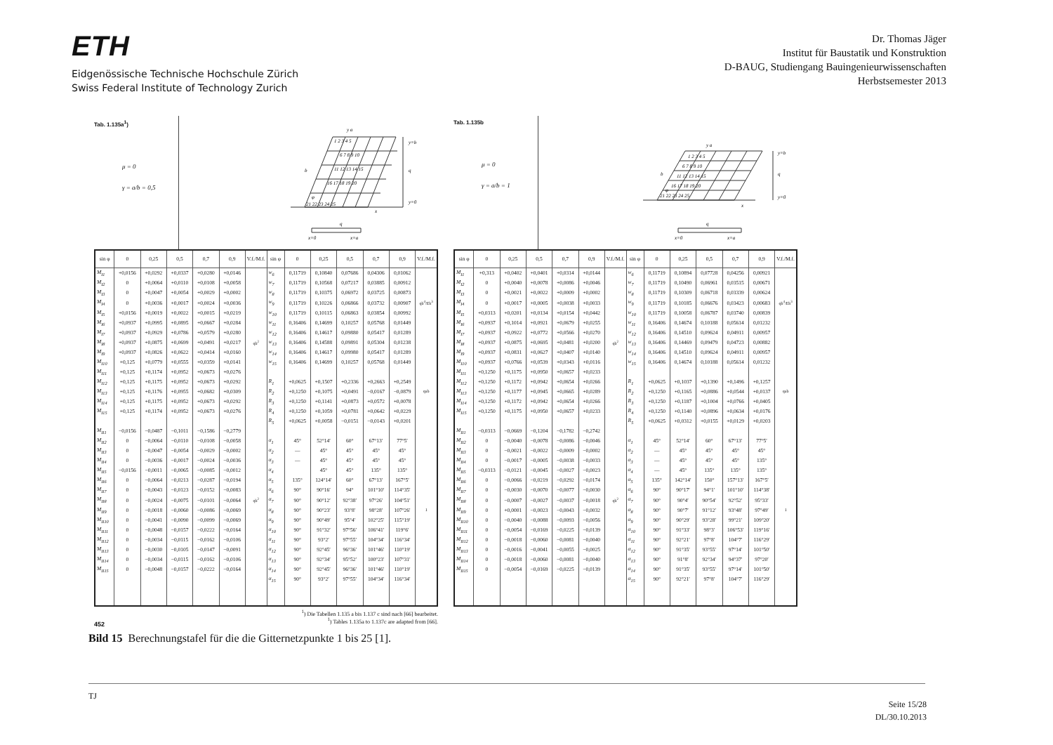ETH
Eidgenössische Technische Hochschule Zürich
Swiss Federal Institute of Technology Zurich
Dr. Thomas Jäger
Institut für Baustatik und Konstruktion
D-BAUG, Studiengang Bauingenieurwissenschaften
Herbstsemester 2013
Tab. 1.135a<sup>1</sup>)
μ = 0
γ = a/b = 0,5
1 2 3 4 5
6 7 8 9 10
11 12 13 14 15
16 17 18 19 20
21 22 23 24 25
y a
b
φ
x
q
y=b
y=0
q
x=0
x=a
| sin φ | 0 | 0,25 | 0,5 | 0,7 | 0,9 | V.f./M.f. | sin φ | 0 | 0,25 | 0,5 | 0,7 | 0,9 | V.f./M.f. |
| --- | --- | --- | --- | --- | --- | --- | --- | --- | --- | --- | --- | --- | --- |
| M<sub>I1</sub> | +0,0156 | +0,0292 | +0,0337 | +0,0280 | +0,0146 | | w<sub>6</sub> | 0,11719 | 0,10840 | 0,07686 | 0,04306 | 0,01062 | |
| M<sub>I2</sub> | 0 | +0,0064 | +0,0110 | +0,0108 | +0,0058 | | w<sub>7</sub> | 0,11719 | 0,10568 | 0,07217 | 0,03885 | 0,00912 | |
| M<sub>I3</sub> | 0 | +0,0047 | +0,0054 | +0,0029 | +0,0002 | | w<sub>8</sub> | 0,11719 | 0,10375 | 0,06972 | 0,03725 | 0,00873 | |
| M<sub>I4</sub> | 0 | +0,0036 | +0,0017 | +0,0024 | +0,0036 | | w<sub>9</sub> | 0,11719 | 0,10226 | 0,06866 | 0,03732 | 0,00907 | qb<sup>4</sup>/Eh<sup>3</sup> |
| M<sub>I5</sub> | +0,0156 | +0,0019 | +0,0022 | +0,0015 | +0,0219 | | w<sub>10</sub> | 0,11719 | 0,10115 | 0,06863 | 0,03854 | 0,00992 | |
| M<sub>I6</sub> | +0,0937 | +0,0995 | +0,0895 | +0,0667 | +0,0284 | | w<sub>11</sub> | 0,16406 | 0,14699 | 0,10257 | 0,05768 | 0,01449 | |
| M<sub>I7</sub> | +0,0937 | +0,0929 | +0,0786 | +0,0579 | +0,0280 | | w<sub>12</sub> | 0,16406 | 0,14617 | 0,09880 | 0,05417 | 0,01289 | |
| M<sub>I8</sub> | +0,0937 | +0,0875 | +0,0699 | +0,0491 | +0,0217 | qb<sup>2</sup> | w<sub>13</sub> | 0,16406 | 0,14588 | 0,09891 | 0,05304 | 0,01238 | |
| M<sub>I9</sub> | +0,0937 | +0,0826 | +0,0622 | +0,0414 | +0,0160 | | w<sub>14</sub> | 0,16406 | 0,14617 | 0,09980 | 0,05417 | 0,01289 | |
| M<sub>I10</sub> | +0,125 | +0,0779 | +0,0555 | +0,0359 | +0,0141 | | w<sub>15</sub> | 0,16406 | 0,14699 | 0,10257 | 0,05768 | 0,01449 | |
| M<sub>I11</sub> | +0,125 | +0,1174 | +0,0952 | +0,0673 | +0,0276 | | | | | | | | |
| M<sub>I12</sub> | +0,125 | +0,1175 | +0,0952 | +0,0673 | +0,0292 | | R<sub>1</sub> | +0,0625 | +0,1507 | +0,2336 | +0,2663 | +0,2549 | |
| M<sub>I13</sub> | +0,125 | +0,1176 | +0,0955 | +0,0682 | +0,0309 | | R<sub>2</sub> | +0,1250 | +0,1075 | +0,0491 | −0,0167 | −0,0879 | qab |
| M<sub>I14</sub> | +0,125 | +0,1175 | +0,0952 | +0,0673 | +0,0292 | | R<sub>3</sub> | +0,1250 | +0,1141 | +0,0873 | +0,0572 | +0,0078 | |
| M<sub>I15</sub> | +0,125 | +0,1174 | +0,0952 | +0,0673 | +0,0276 | | R<sub>4</sub> | +0,1250 | +0,1059 | +0,0781 | +0,0642 | +0,0229 | |
| | | | | | | | R<sub>5</sub> | +0,0625 | +0,0058 | −0,0151 | −0,0143 | +0,0201 | |
| M<sub>II1</sub> | −0,0156 | −0,0487 | −0,1011 | −0,1586 | −0,2779 | | | | | | | | |
| M<sub>II2</sub> | 0 | −0,0064 | −0,0110 | −0,0108 | −0,0058 | | α<sub>1</sub> | 45° | 52°14′ | 60° | 67°13′ | 77°5′ | |
| M<sub>II3</sub> | 0 | −0,0047 | −0,0054 | −0,0029 | −0,0002 | | α<sub>2</sub> | — | 45° | 45° | 45° | 45° | |
| M<sub>II4</sub> | 0 | −0,0036 | −0,0017 | −0,0024 | −0,0036 | | α<sub>3</sub> | — | 45° | 45° | 45° | 45° | |
| M<sub>II5</sub> | −0,0156 | −0,0011 | −0,0065 | −0,0085 | −0,0012 | | α<sub>4</sub> | | 45° | 45° | 135° | 135° | |
| M<sub>II6</sub> | 0 | −0,0064 | −0,0213 | −0,0287 | −0,0194 | | α<sub>5</sub> | 135° | 124°14′ | 60° | 67°13′ | 167°5′ | |
| M<sub>II7</sub> | 0 | −0,0043 | −0,0123 | −0,0152 | −0,0083 | | α<sub>6</sub> | 90° | 90°16′ | 94° | 101°10′ | 114°35′ | |
| M<sub>II8</sub> | 0 | −0,0024 | −0,0075 | −0,0101 | −0,0064 | qb<sup>2</sup> | α<sub>7</sub> | 90° | 90°12′ | 92°38′ | 97°26′ | 104°51′ | |
| M<sub>II9</sub> | 0 | −0,0018 | −0,0060 | −0,0086 | −0,0069 | | α<sub>8</sub> | 90° | 90°23′ | 93°8′ | 98°28′ | 107°26′ | 1 |
| M<sub>II10</sub> | 0 | −0,0041 | −0,0090 | −0,0099 | −0,0069 | | α<sub>9</sub> | 90° | 90°49′ | 95°4′ | 102°25′ | 115°19′ | |
| M<sub>II11</sub> | 0 | −0,0048 | −0,0157 | −0,0222 | −0,0164 | | α<sub>10</sub> | 90° | 91°32′ | 97°56′ | 106°41′ | 119°6′ | |
| M<sub>II12</sub> | 0 | −0,0034 | −0,0115 | −0,0162 | −0,0106 | | α<sub>11</sub> | 90° | 93°2′ | 97°55′ | 104°34′ | 116°34′ | |
| M<sub>II13</sub> | 0 | −0,0030 | −0,0105 | −0,0147 | −0,0091 | | α<sub>12</sub> | 90° | 92°45′ | 96°36′ | 101°46′ | 110°19′ | |
| M<sub>II14</sub> | 0 | −0,0034 | −0,0115 | −0,0162 | −0,0106 | | α<sub>13</sub> | 90° | 92°34′ | 95°52′ | 100°23′ | 107°31′ | |
| M<sub>II15</sub> | 0 | −0,0048 | −0,0157 | −0,0222 | −0,0164 | | α<sub>14</sub> | 90° | 92°45′ | 96°36′ | 101°46′ | 110°19′ | |
| | | | | | | | α<sub>15</sub> | 90° | 93°2′ | 97°55′ | 104°34′ | 116°34′ | |
<sup>1</sup>) Die Tabellen 1.135 a bis 1.137 c sind nach [66] bearbeitet.
<sup>1</sup>) Tables 1.135a to 1.137c are adapted from [66].
452
Tab. 1.135b
μ = 0
γ = a/b = 1
1 2 3 4 5
6 7 8 9 10
11 12 13 14 15
16 17 18 19 20
21 22 23 24 25
y a
b
φ
x
q
y=b
y=0
q
x=0
x=a
| sin φ | 0 | 0,25 | 0,5 | 0,7 | 0,9 | V.f./M.f. | sin φ | 0 | 0,25 | 0,5 | 0,7 | 0,9 | V.f./M.f. |
| --- | --- | --- | --- | --- | --- | --- | --- | --- | --- | --- | --- | --- | --- |
| M<sub>I1</sub> | +0,313 | +0,0402 | +0,0401 | +0,0314 | +0,0144 | | w<sub>6</sub> | 0,11719 | 0,10894 | 0,07728 | 0,04256 | 0,00921 | |
| M<sub>I2</sub> | 0 | +0,0040 | +0,0078 | +0,0086 | +0,0046 | | w<sub>7</sub> | 0,11719 | 0,10490 | 0,06961 | 0,03515 | 0,00671 | |
| M<sub>I3</sub> | 0 | +0,0021 | +0,0022 | +0,0009 | +0,0002 | | w<sub>8</sub> | 0,11719 | 0,10309 | 0,06718 | 0,03339 | 0,00624 | |
| M<sub>I4</sub> | 0 | +0,0017 | +0,0005 | +0,0038 | +0,0033 | | w<sub>9</sub> | 0,11719 | 0,10185 | 0,06676 | 0,03423 | 0,00683 | qb<sup>4</sup>/Eh<sup>3</sup> |
| M<sub>I5</sub> | +0,0313 | +0,0201 | +0,0134 | +0,0154 | +0,0442 | | w<sub>10</sub> | 0,11719 | 0,10058 | 0,06787 | 0,03740 | 0,00839 | |
| M<sub>I6</sub> | +0,0937 | +0,1014 | +0,0921 | +0,0679 | +0,0255 | | w<sub>11</sub> | 0,16406 | 0,14674 | 0,10188 | 0,05614 | 0,01232 | |
| M<sub>I7</sub> | +0,0937 | +0,0922 | +0,0772 | +0,0566 | +0,0270 | | w<sub>12</sub> | 0,16406 | 0,14510 | 0,09624 | 0,04911 | 0,00957 | |
| M<sub>I8</sub> | +0,0937 | +0,0875 | +0,0695 | +0,0481 | +0,0200 | qb<sup>2</sup> | w<sub>13</sub> | 0,16406 | 0,14469 | 0,09479 | 0,04723 | 0,00882 | |
| M<sub>I9</sub> | +0,0937 | +0,0831 | +0,0627 | +0,0407 | +0,0140 | | w<sub>14</sub> | 0,16406 | 0,14510 | 0,09624 | 0,04911 | 0,00957 | |
| M<sub>I10</sub> | +0,0937 | +0,0766 | +0,0539 | +0,0343 | +0,0116 | | w<sub>15</sub> | 0,16406 | 0,14674 | 0,10188 | 0,05614 | 0,01232 | |
| M<sub>I11</sub> | +0,1250 | +0,1175 | +0,0950 | +0,0657 | +0,0233 | | | | | | | | |
| M<sub>I12</sub> | +0,1250 | +0,1172 | +0,0942 | +0,0654 | +0,0266 | | R<sub>1</sub> | +0,0625 | +0,1037 | +0,1390 | +0,1496 | +0,1257 | |
| M<sub>I13</sub> | +0,1250 | +0,1177 | +0,0945 | +0,0665 | +0,0289 | | R<sub>2</sub> | +0,1250 | +0,1165 | +0,0886 | +0,0544 | +0,0137 | qab |
| M<sub>I14</sub> | +0,1250 | +0,1172 | +0,0942 | +0,0654 | +0,0266 | | R<sub>3</sub> | +0,1250 | +0,1187 | +0,1004 | +0,0766 | +0,0405 | |
| M<sub>I15</sub> | +0,1250 | +0,1175 | +0,0950 | +0,0657 | +0,0233 | | R<sub>4</sub> | +0,1250 | +0,1140 | +0,0896 | +0,0634 | +0,0176 | |
| | | | | | | | R<sub>5</sub> | +0,0625 | +0,0312 | +0,0155 | +0,0129 | +0,0203 | |
| M<sub>II1</sub> | −0,0313 | −0,0669 | −0,1204 | −0,1782 | −0,2742 | | | | | | | | |
| M<sub>II2</sub> | 0 | −0,0040 | −0,0078 | −0,0086 | −0,0046 | | α<sub>1</sub> | 45° | 52°14′ | 60° | 67°13′ | 77°5′ | |
| M<sub>II3</sub> | 0 | −0,0021 | −0,0022 | −0,0009 | −0,0002 | | α<sub>2</sub> | — | 45° | 45° | 45° | 45° | |
| M<sub>II4</sub> | 0 | −0,0017 | −0,0005 | −0,0038 | −0,0033 | | α<sub>3</sub> | — | 45° | 45° | 45° | 135° | |
| M<sub>II5</sub> | −0,0313 | −0,0121 | −0,0045 | −0,0027 | −0,0023 | | α<sub>4</sub> | — | 45° | 135° | 135° | 135° | |
| M<sub>II6</sub> | 0 | −0,0066 | −0,0219 | −0,0292 | −0,0174 | | α<sub>5</sub> | 135° | 142°14′ | 150° | 157°13′ | 167°5′ | |
| M<sub>II7</sub> | 0 | −0,0030 | −0,0070 | −0,0077 | −0,0030 | | α<sub>6</sub> | 90° | 90°17′ | 94°1′ | 101°10′ | 114°38′ | |
| M<sub>II8</sub> | 0 | −0,0007 | −0,0027 | −0,0037 | −0,0018 | qb<sup>2</sup> | α<sub>7</sub> | 90° | 90°4′ | 90°54′ | 92°52′ | 95°33′ | |
| M<sub>II9</sub> | 0 | +0,0001 | −0,0023 | −0,0043 | −0,0032 | | α<sub>8</sub> | 90° | 90°7′ | 91°12′ | 93°48′ | 97°49′ | 1 |
| M<sub>II10</sub> | 0 | −0,0040 | −0,0088 | −0,0093 | −0,0056 | | α<sub>9</sub> | 90° | 90°29′ | 93°28′ | 99°21′ | 109°20′ | |
| M<sub>II11</sub> | 0 | −0,0054 | −0,0169 | −0,0225 | −0,0139 | | α<sub>10</sub> | 90° | 91°33′ | 98°3′ | 106°53′ | 119°16′ | |
| M<sub>II12</sub> | 0 | −0,0018 | −0,0060 | −0,0081 | −0,0040 | | α<sub>11</sub> | 90° | 92°21′ | 97°8′ | 104°7′ | 116°29′ | |
| M<sub>II13</sub> | 0 | −0,0016 | −0,0041 | −0,0055 | −0,0025 | | α<sub>12</sub> | 90° | 91°35′ | 93°55′ | 97°14′ | 101°50′ | |
| M<sub>II14</sub> | 0 | −0,0018 | −0,0060 | −0,0081 | −0,0040 | | α<sub>13</sub> | 90° | 91°8′ | 92°34′ | 94°37′ | 97°20′ | |
| M<sub>II15</sub> | 0 | −0,0054 | −0,0169 | −0,0225 | −0,0139 | | α<sub>14</sub> | 90° | 91°35′ | 93°55′ | 97°14′ | 101°50′ | |
| | | | | | | | α<sub>15</sub> | 90° | 92°21′ | 97°8′ | 104°7′ | 116°29′ | |
Bild 15 Berechnungstafel für die die Gitternetzpunkte 1 bis 25 [1].
TJ
Seite 15/28
DL/30.10.2013